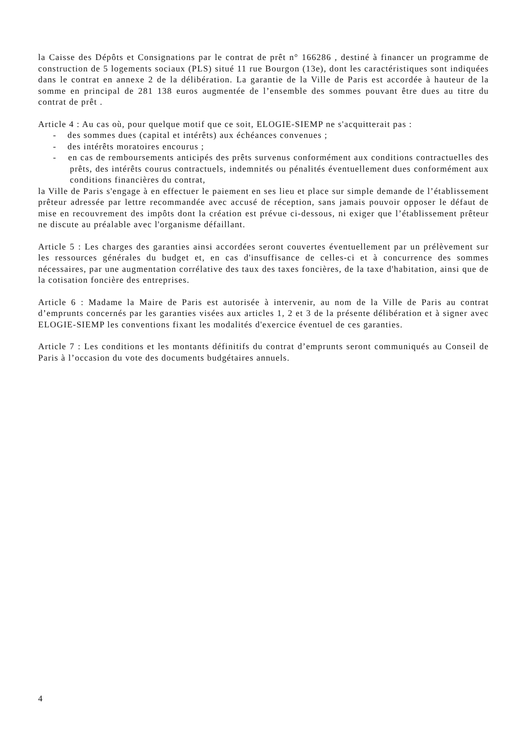la Caisse des Dépôts et Consignations par le contrat de prêt n° 166286 , destiné à financer un programme de construction de 5 logements sociaux (PLS) situé 11 rue Bourgon (13e), dont les caractéristiques sont indiquées dans le contrat en annexe 2 de la délibération. La garantie de la Ville de Paris est accordée à hauteur de la somme en principal de 281 138 euros augmentée de l’ensemble des sommes pouvant être dues au titre du contrat de prêt .
Article 4 : Au cas où, pour quelque motif que ce soit, ELOGIE-SIEMP ne s'acquitterait pas :
- des sommes dues (capital et intérêts) aux échéances convenues ;
- des intérêts moratoires encourus ;
- en cas de remboursements anticipés des prêts survenus conformément aux conditions contractuelles des prêts, des intérêts courus contractuels, indemnités ou pénalités éventuellement dues conformément aux conditions financières du contrat,
la Ville de Paris s'engage à en effectuer le paiement en ses lieu et place sur simple demande de l’établissement prêteur adressée par lettre recommandée avec accusé de réception, sans jamais pouvoir opposer le défaut de mise en recouvrement des impôts dont la création est prévue ci-dessous, ni exiger que l’établissement prêteur ne discute au préalable avec l'organisme défaillant.
Article 5 : Les charges des garanties ainsi accordées seront couvertes éventuellement par un prélèvement sur les ressources générales du budget et, en cas d'insuffisance de celles-ci et à concurrence des sommes nécessaires, par une augmentation corrélative des taux des taxes foncières, de la taxe d'habitation, ainsi que de la cotisation foncière des entreprises.
Article 6 : Madame la Maire de Paris est autorisée à intervenir, au nom de la Ville de Paris au contrat d’emprunts concernés par les garanties visées aux articles 1, 2 et 3 de la présente délibération et à signer avec ELOGIE-SIEMP les conventions fixant les modalités d'exercice éventuel de ces garanties.
Article 7 : Les conditions et les montants définitifs du contrat d’emprunts seront communiqués au Conseil de Paris à l’occasion du vote des documents budgétaires annuels.
4